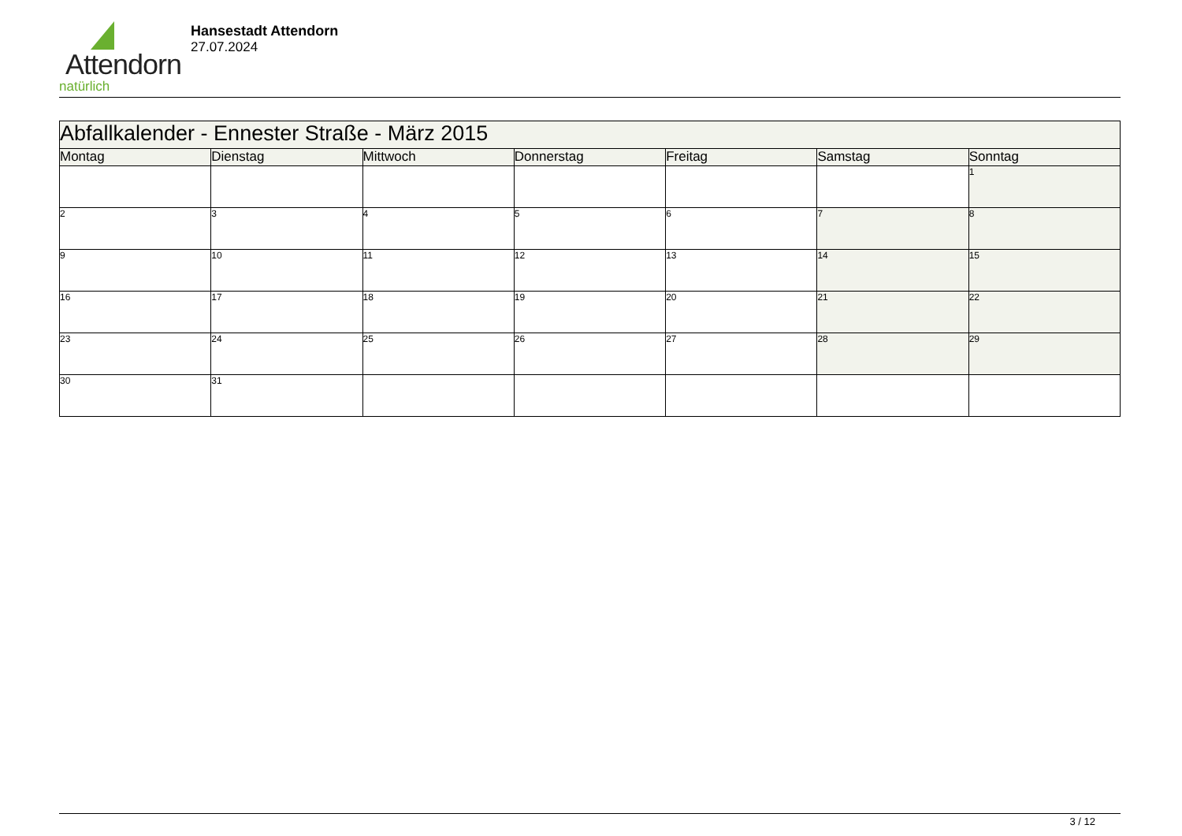Attendorn
natürlich
Hansestadt Attendorn
27.07.2024
| Abfallkalender - Ennester Straße - März 2015 | | | | | | |
| Montag | Dienstag | Mittwoch | Donnerstag | Freitag | Samstag | Sonntag |
| | | | | | | 1 |
| 2 | 3 | 4 | 5 | 6 | 7 | 8 |
| 9 | 10 | 11 | 12 | 13 | 14 | 15 |
| 16 | 17 | 18 | 19 | 20 | 21 | 22 |
| 23 | 24 | 25 | 26 | 27 | 28 | 29 |
| 30 | 31 | | | | | |
3 / 12